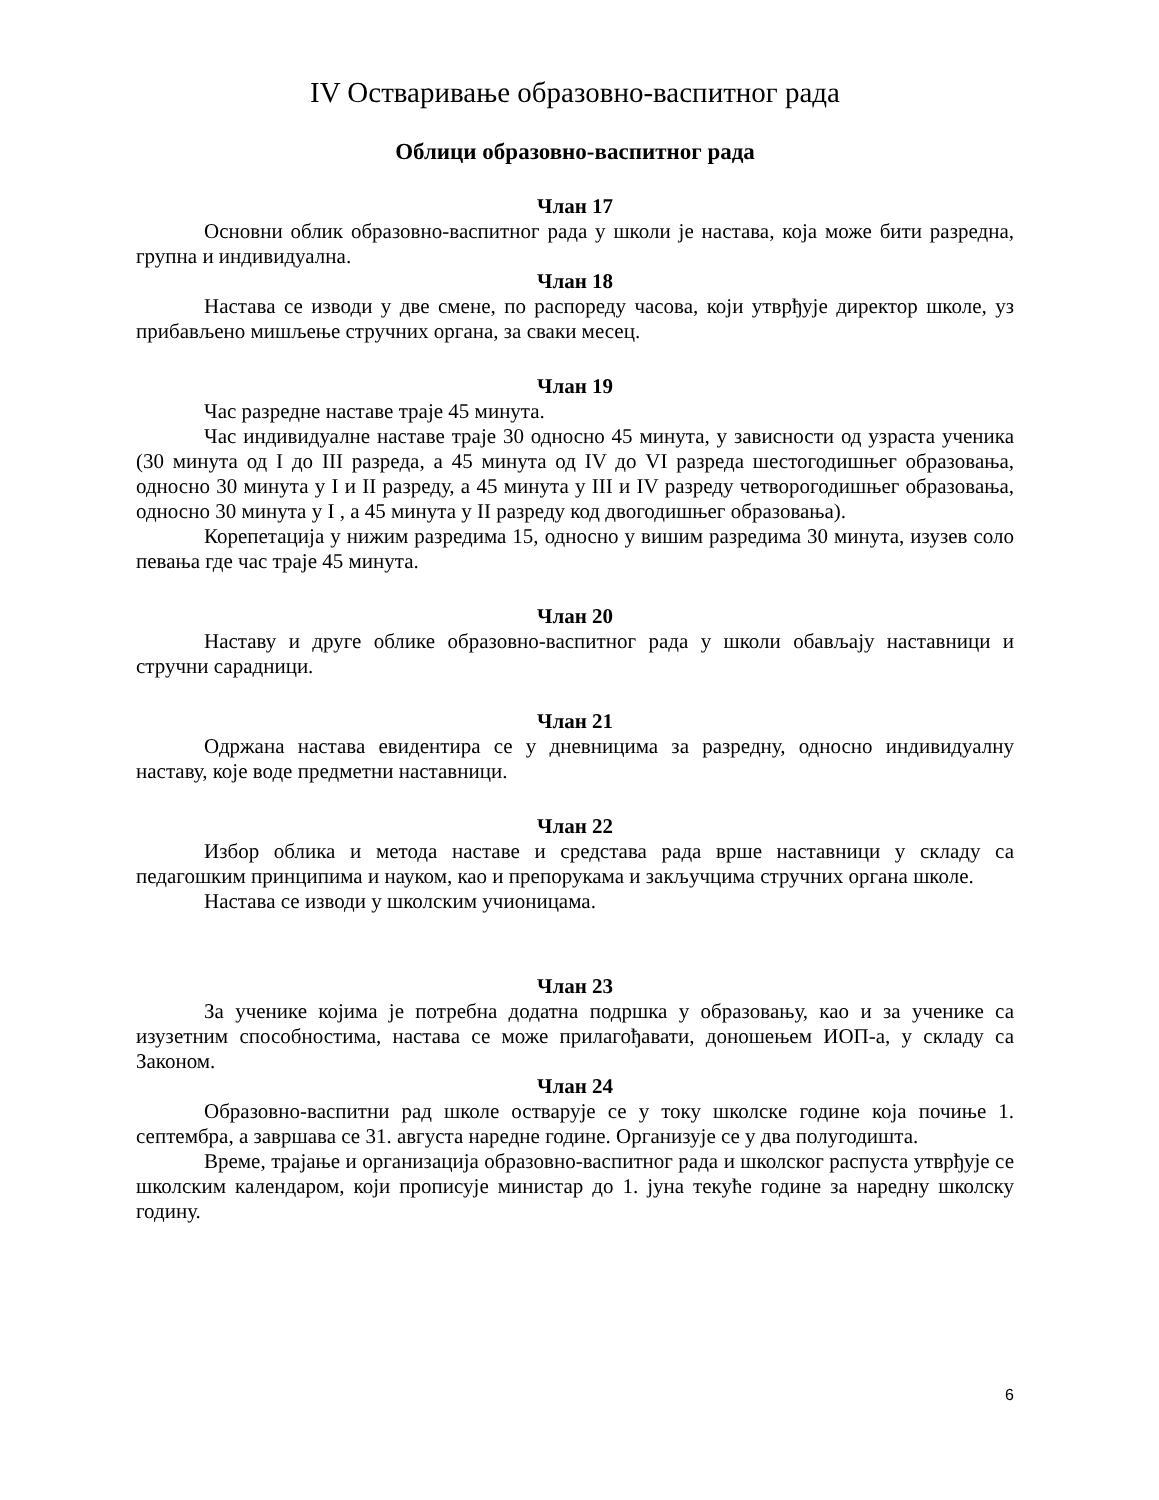IV Остваривање образовно-васпитног рада
Облици образовно-васпитног рада
Члан 17
Основни облик образовно-васпитног рада у школи је настава, која може бити разредна, групна и индивидуална.
Члан 18
Настава се изводи у две смене, по распореду часова, који утврђује директор школе, уз прибављено мишљење стручних органа, за сваки месец.
Члан 19
Час разредне наставе траје 45 минута.
Час индивидуалне наставе траје 30 односно 45 минута, у зависности од узраста ученика (30 минута од I до III разреда, а 45 минута од IV до VI разреда шестогодишњег образовања, односно 30 минута у I и II разреду, а 45 минута у III и IV разреду четворогодишњег образовања, односно 30 минута у I , а 45 минута у II разреду код двогодишњег образовања).
Корепетација у нижим разредима 15, односно у вишим разредима 30 минута, изузев соло певања где час траје 45 минута.
Члан 20
Наставу и друге облике образовно-васпитног рада у школи обављају наставници и стручни сарадници.
Члан 21
Одржана настава евидентира се у дневницима за разредну, односно индивидуалну наставу, које воде предметни наставници.
Члан 22
Избор облика и метода наставе и средстава рада врше наставници у складу са педагошким принципима и науком, као и препорукама и закључцима стручних органа школе.
Настава се изводи у школским учионицама.
Члан 23
За ученике којима је потребна додатна подршка у образовању, као и за ученике са изузетним способностима, настава се може прилагођавати, доношењем ИОП-а, у складу са Законом.
Члан 24
Образовно-васпитни рад школе остварује се у току школске године која почиње 1. септембра, а завршава се 31. августа наредне године. Организује се у два полугодишта.
Време, трајање и организација образовно-васпитног рада и школског распуста утврђује се школским календаром, који прописује министар до 1. јуна текуће године за наредну школску годину.
6